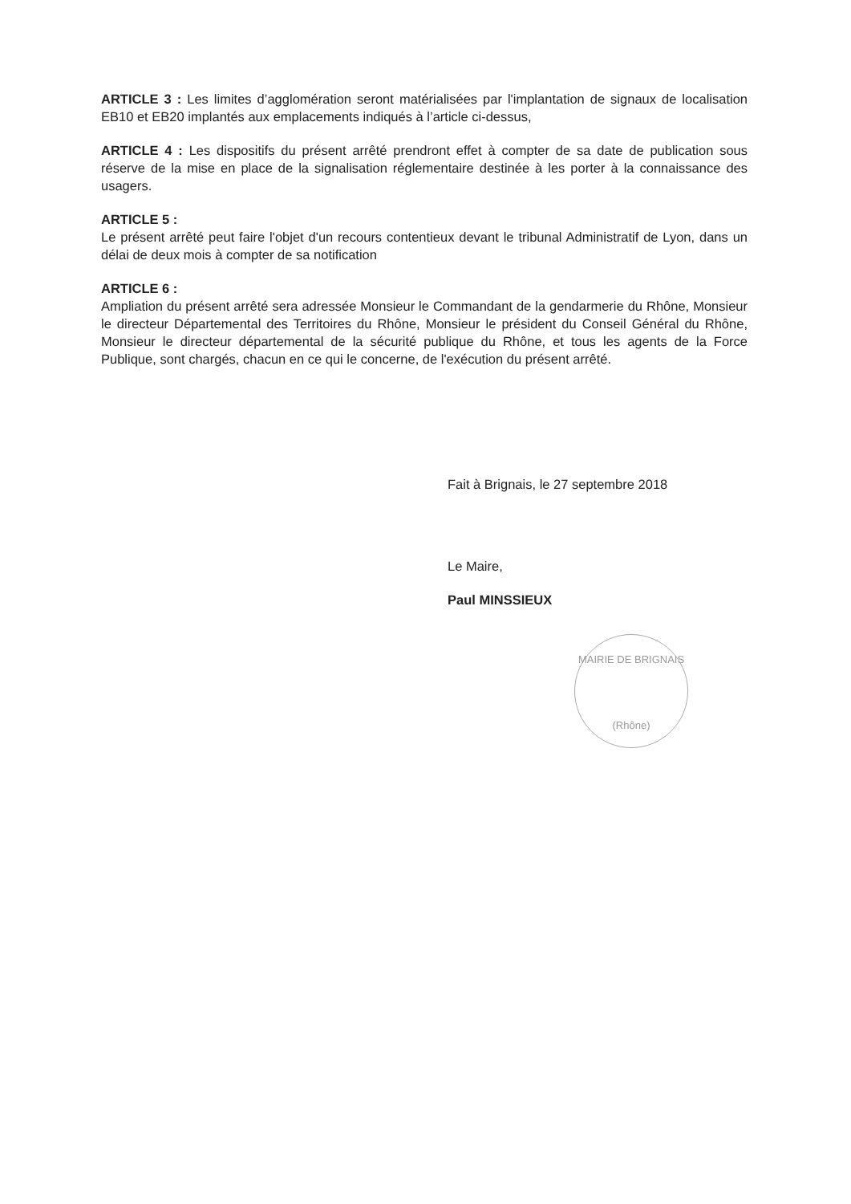ARTICLE 3 : Les limites d’agglomération seront matérialisées par l'implantation de signaux de localisation EB10 et EB20 implantés aux emplacements indiqués à l’article ci-dessus,
ARTICLE 4 : Les dispositifs du présent arrêté prendront effet à compter de sa date de publication sous réserve de la mise en place de la signalisation réglementaire destinée à les porter à la connaissance des usagers.
ARTICLE 5 :
Le présent arrêté peut faire l'objet d'un recours contentieux devant le tribunal Administratif de Lyon, dans un délai de deux mois à compter de sa notification
ARTICLE 6 :
Ampliation du présent arrêté sera adressée Monsieur le Commandant de la gendarmerie du Rhône, Monsieur le directeur Départemental des Territoires du Rhône, Monsieur le président du Conseil Général du Rhône, Monsieur le directeur départemental de la sécurité publique du Rhône, et tous les agents de la Force Publique, sont chargés, chacun en ce qui le concerne, de l'exécution du présent arrêté.
Fait à Brignais, le 27 septembre 2018
Le Maire,
Paul MINSSIEUX
MAIRIE DE BRIGNAIS
(Rhône)